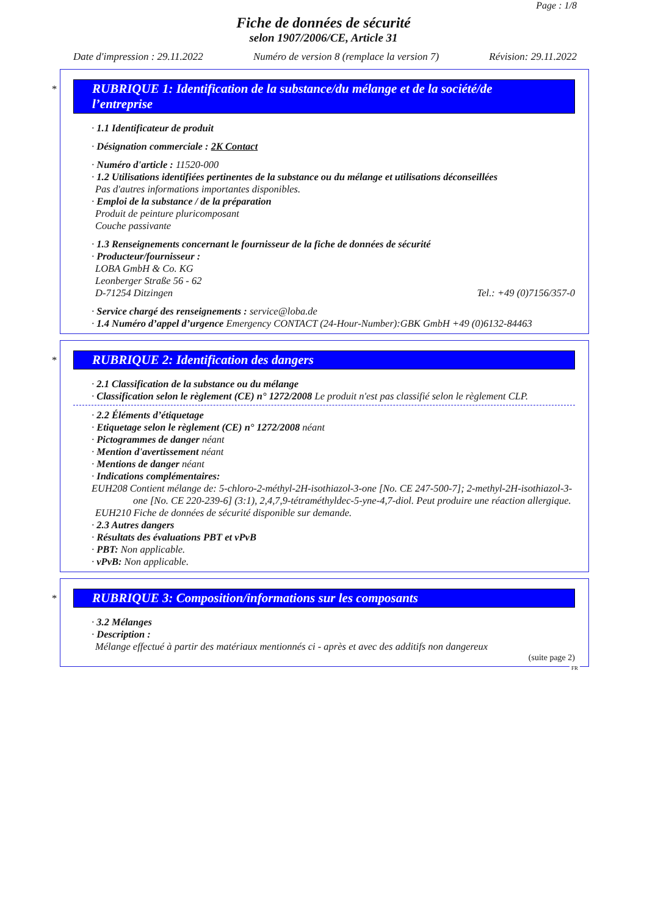Page : 1/8
Fiche de données de sécurité
selon 1907/2006/CE, Article 31
Date d'impression : 29.11.2022 Numéro de version 8 (remplace la version 7) Révision: 29.11.2022
*
RUBRIQUE 1: Identification de la substance/du mélange et de la société/de l’entreprise
· 1.1 Identificateur de produit
· Désignation commerciale : 2K Contact
· Numéro d'article : 11520-000
· 1.2 Utilisations identifiées pertinentes de la substance ou du mélange et utilisations déconseillées
Pas d'autres informations importantes disponibles.
· Emploi de la substance / de la préparation
Produit de peinture pluricomposant
Couche passivante
· 1.3 Renseignements concernant le fournisseur de la fiche de données de sécurité
· Producteur/fournisseur :
LOBA GmbH & Co. KG
Leonberger Straße 56 - 62
D-71254 Ditzingen Tel.: +49 (0)7156/357-0
· Service chargé des renseignements : service@loba.de
· 1.4 Numéro d’appel d’urgence Emergency CONTACT (24-Hour-Number):GBK GmbH +49 (0)6132-84463
*
RUBRIQUE 2: Identification des dangers
· 2.1 Classification de la substance ou du mélange
· Classification selon le règlement (CE) n° 1272/2008 Le produit n'est pas classifié selon le règlement CLP.
· 2.2 Éléments d’étiquetage
· Etiquetage selon le règlement (CE) n° 1272/2008 néant
· Pictogrammes de danger néant
· Mention d'avertissement néant
· Mentions de danger néant
· Indications complémentaires:
EUH208 Contient mélange de: 5-chloro-2-méthyl-2H-isothiazol-3-one [No. CE 247-500-7]; 2-methyl-2H-isothiazol-3-one [No. CE 220-239-6] (3:1), 2,4,7,9-tétraméthyldec-5-yne-4,7-diol. Peut produire une réaction allergique.
EUH210 Fiche de données de sécurité disponible sur demande.
· 2.3 Autres dangers
· Résultats des évaluations PBT et vPvB
· PBT: Non applicable.
· vPvB: Non applicable.
*
RUBRIQUE 3: Composition/informations sur les composants
· 3.2 Mélanges
· Description :
Mélange effectué à partir des matériaux mentionnés ci - après et avec des additifs non dangereux
(suite page 2)
FR